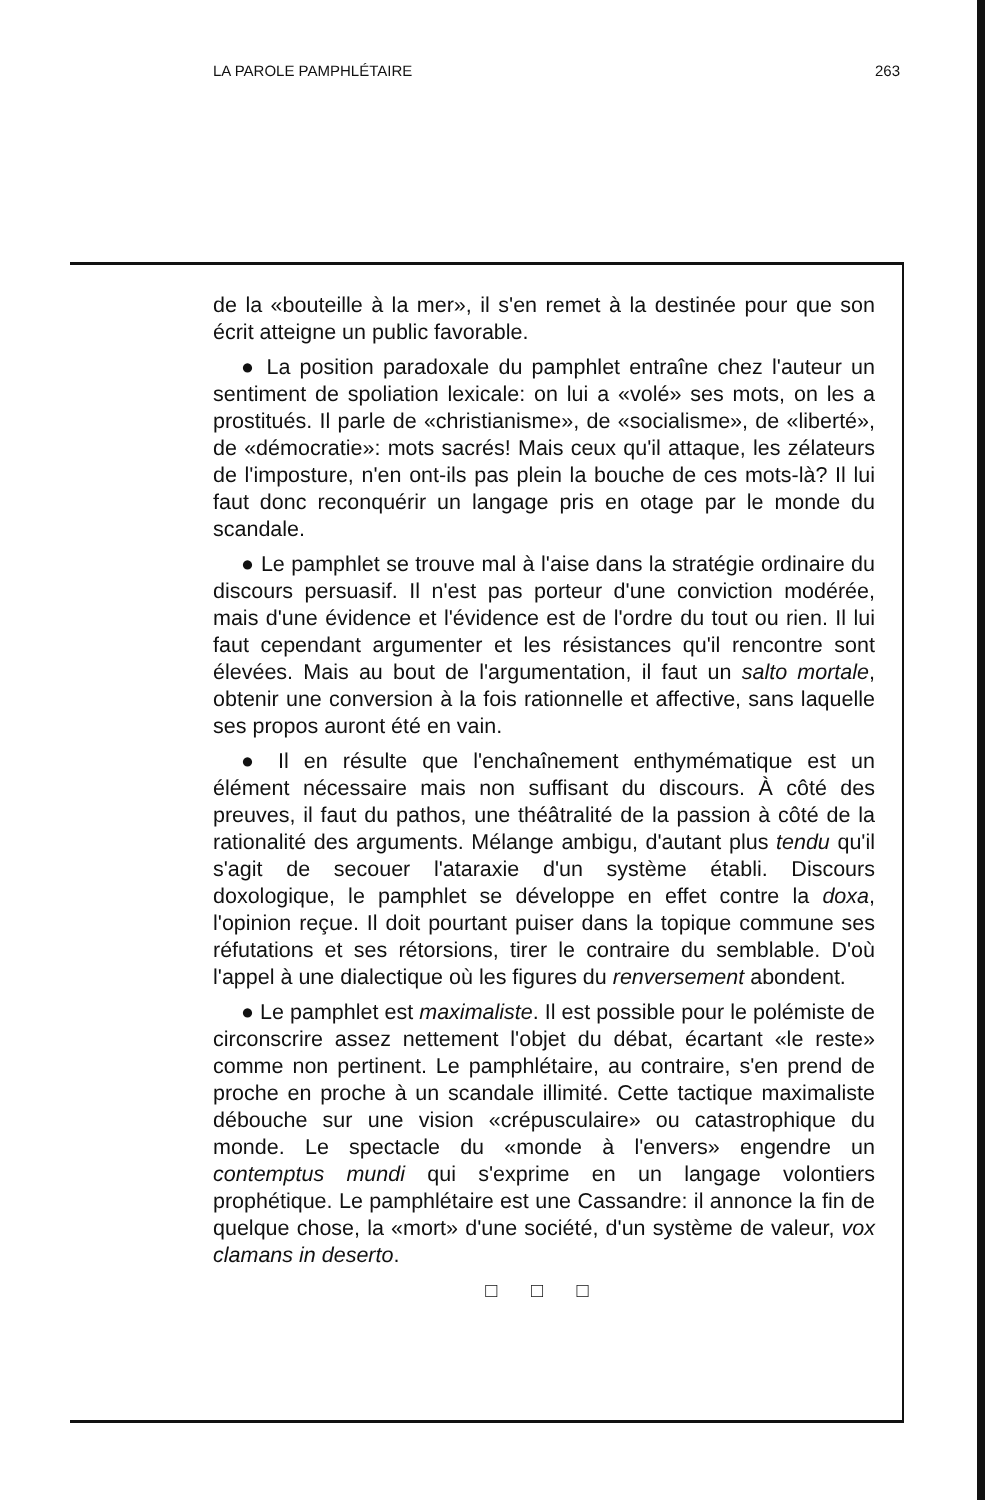LA PAROLE PAMPHLÉTAIRE 263
de la «bouteille à la mer», il s'en remet à la destinée pour que son écrit atteigne un public favorable.
● La position paradoxale du pamphlet entraîne chez l'auteur un sentiment de spoliation lexicale: on lui a «volé» ses mots, on les a prostitués. Il parle de «christianisme», de «socialisme», de «liberté», de «démocratie»: mots sacrés! Mais ceux qu'il attaque, les zélateurs de l'imposture, n'en ont-ils pas plein la bouche de ces mots-là? Il lui faut donc reconquérir un langage pris en otage par le monde du scandale.
● Le pamphlet se trouve mal à l'aise dans la stratégie ordinaire du discours persuasif. Il n'est pas porteur d'une conviction modérée, mais d'une évidence et l'évidence est de l'ordre du tout ou rien. Il lui faut cependant argumenter et les résistances qu'il rencontre sont élevées. Mais au bout de l'argumentation, il faut un salto mortale, obtenir une conversion à la fois rationnelle et affective, sans laquelle ses propos auront été en vain.
● Il en résulte que l'enchaînement enthymématique est un élément nécessaire mais non suffisant du discours. À côté des preuves, il faut du pathos, une théâtralité de la passion à côté de la rationalité des arguments. Mélange ambigu, d'autant plus tendu qu'il s'agit de secouer l'ataraxie d'un système établi. Discours doxologique, le pamphlet se développe en effet contre la doxa, l'opinion reçue. Il doit pourtant puiser dans la topique commune ses réfutations et ses rétorsions, tirer le contraire du semblable. D'où l'appel à une dialectique où les figures du renversement abondent.
● Le pamphlet est maximaliste. Il est possible pour le polémiste de circonscrire assez nettement l'objet du débat, écartant «le reste» comme non pertinent. Le pamphlétaire, au contraire, s'en prend de proche en proche à un scandale illimité. Cette tactique maximaliste débouche sur une vision «crépusculaire» ou catastrophique du monde. Le spectacle du «monde à l'envers» engendre un contemptus mundi qui s'exprime en un langage volontiers prophétique. Le pamphlétaire est une Cassandre: il annonce la fin de quelque chose, la «mort» d'une société, d'un système de valeur, vox clamans in deserto.
□ □ □